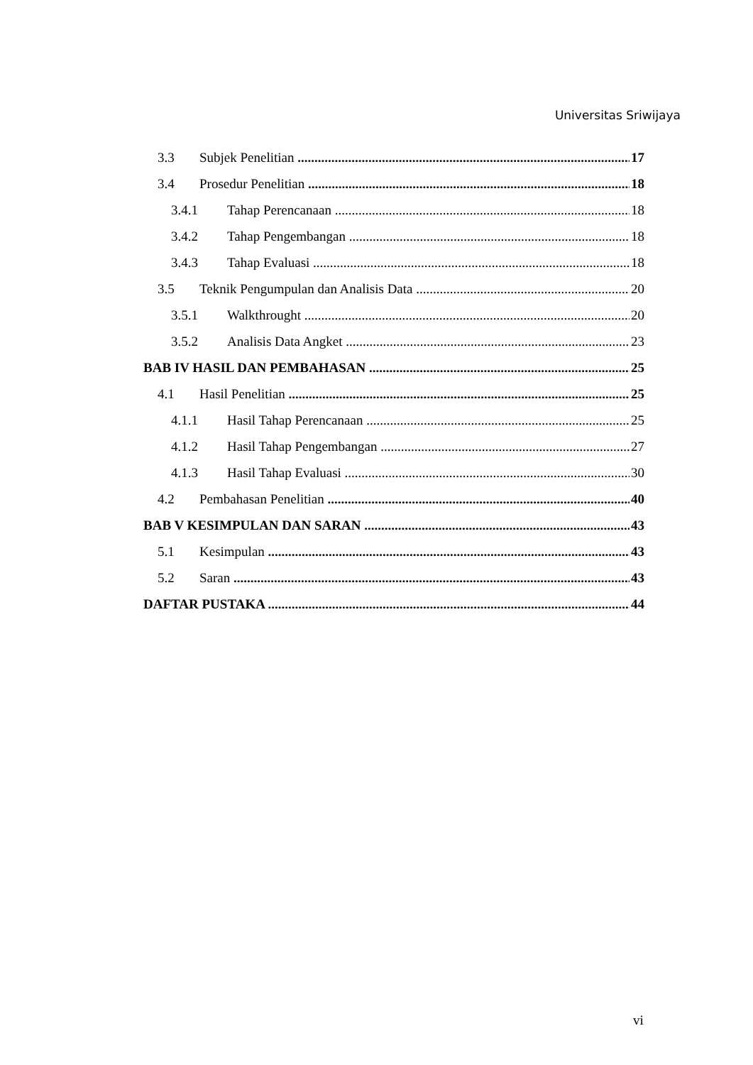Universitas Sriwijaya
3.3 Subjek Penelitian 17
3.4 Prosedur Penelitian 18
3.4.1 Tahap Perencanaan 18
3.4.2 Tahap Pengembangan 18
3.4.3 Tahap Evaluasi 18
3.5 Teknik Pengumpulan dan Analisis Data 20
3.5.1 Walkthrought 20
3.5.2 Analisis Data Angket 23
BAB IV HASIL DAN PEMBAHASAN 25
4.1 Hasil Penelitian 25
4.1.1 Hasil Tahap Perencanaan 25
4.1.2 Hasil Tahap Pengembangan 27
4.1.3 Hasil Tahap Evaluasi 30
4.2 Pembahasan Penelitian 40
BAB V KESIMPULAN DAN SARAN 43
5.1 Kesimpulan 43
5.2 Saran 43
DAFTAR PUSTAKA 44
vi